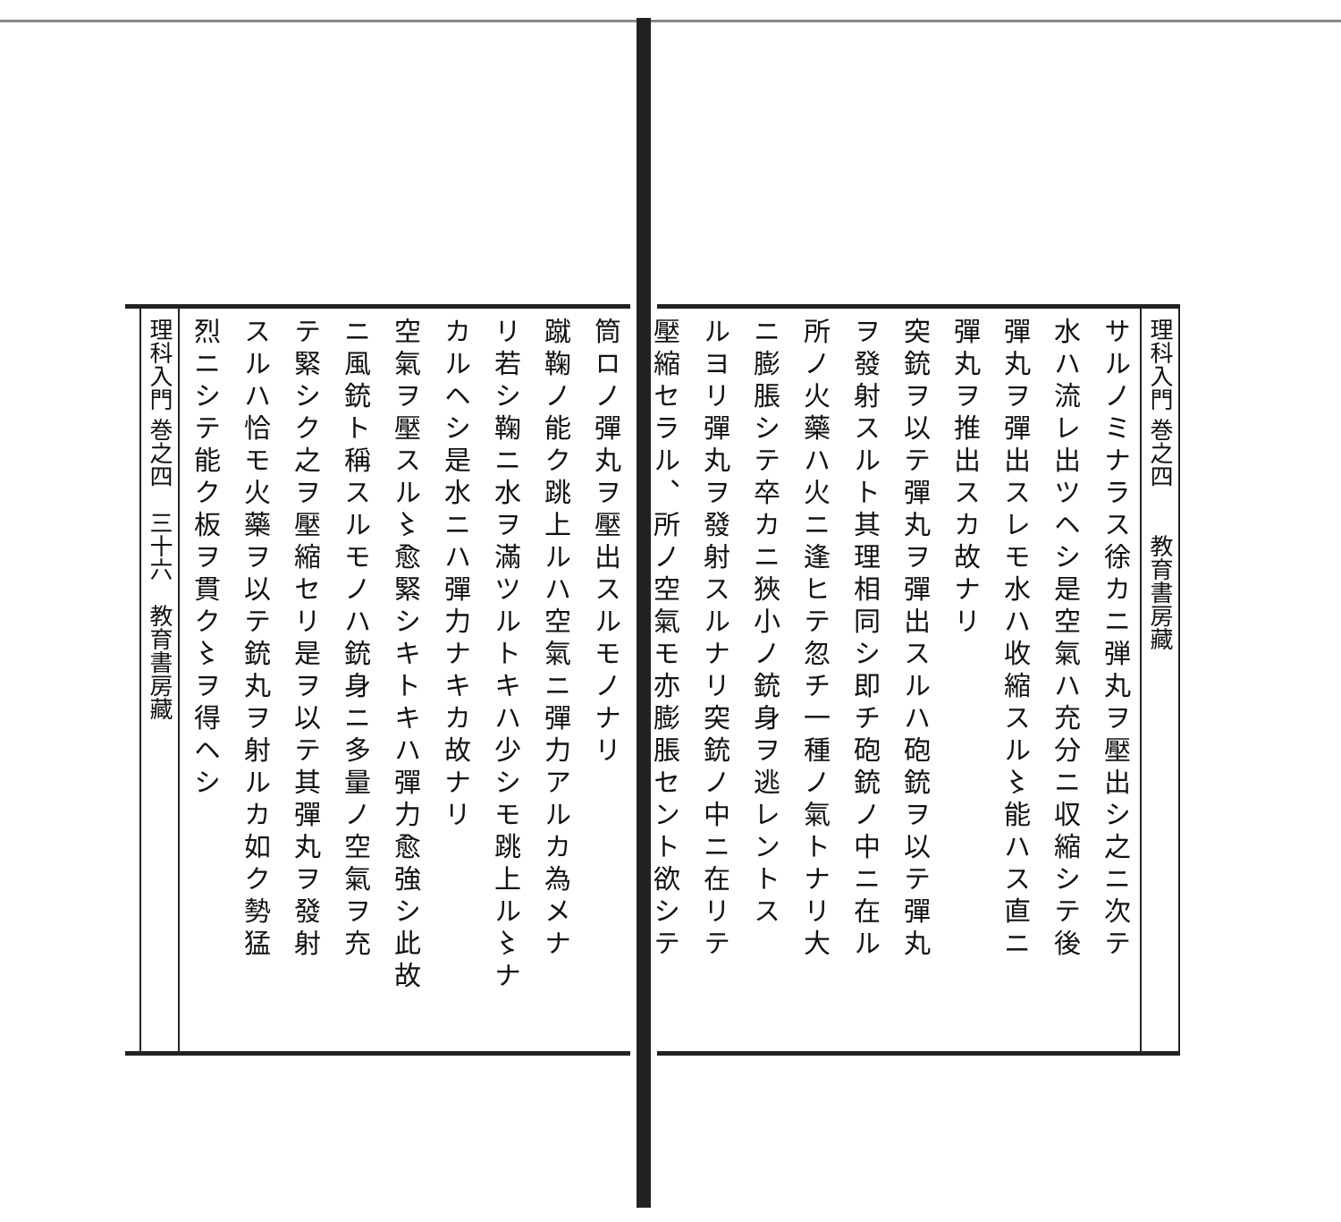理科入門 巻之四　　教育書房藏
サルノミナラス徐カニ弾丸ヲ壓出シ之ニ次テ
水ハ流レ出ツヘシ是空氣ハ充分ニ収縮シテ後
彈丸ヲ彈出スレモ水ハ收縮スル〻能ハス直ニ
彈丸ヲ推出スカ故ナリ
突銃ヲ以テ彈丸ヲ彈出スルハ砲銃ヲ以テ彈丸
ヲ發射スルト其理相同シ即チ砲銃ノ中ニ在ル
所ノ火藥ハ火ニ逢ヒテ忽チ一種ノ氣トナリ大
ニ膨脹シテ卒カニ狹小ノ銃身ヲ逃レントス
ルヨリ彈丸ヲ發射スルナリ突銃ノ中ニ在リテ
壓縮セラル、所ノ空氣モ亦膨脹セント欲シテ
筒ロノ彈丸ヲ壓出スルモノナリ
蹴鞠ノ能ク跳上ルハ空氣ニ彈力アルカ為メナ
リ若シ鞠ニ水ヲ滿ツルトキハ少シモ跳上ル〻ナ
カルヘシ是水ニハ彈力ナキカ故ナリ
空氣ヲ壓スル〻愈緊シキトキハ彈力愈強シ此故
ニ風銃ト稱スルモノハ銃身ニ多量ノ空氣ヲ充
テ緊シク之ヲ壓縮セリ是ヲ以テ其彈丸ヲ發射
スルハ恰モ火藥ヲ以テ銃丸ヲ射ルカ如ク勢猛
烈ニシテ能ク板ヲ貫ク〻ヲ得ヘシ
理科入門 巻之四　三十六　教育書房藏